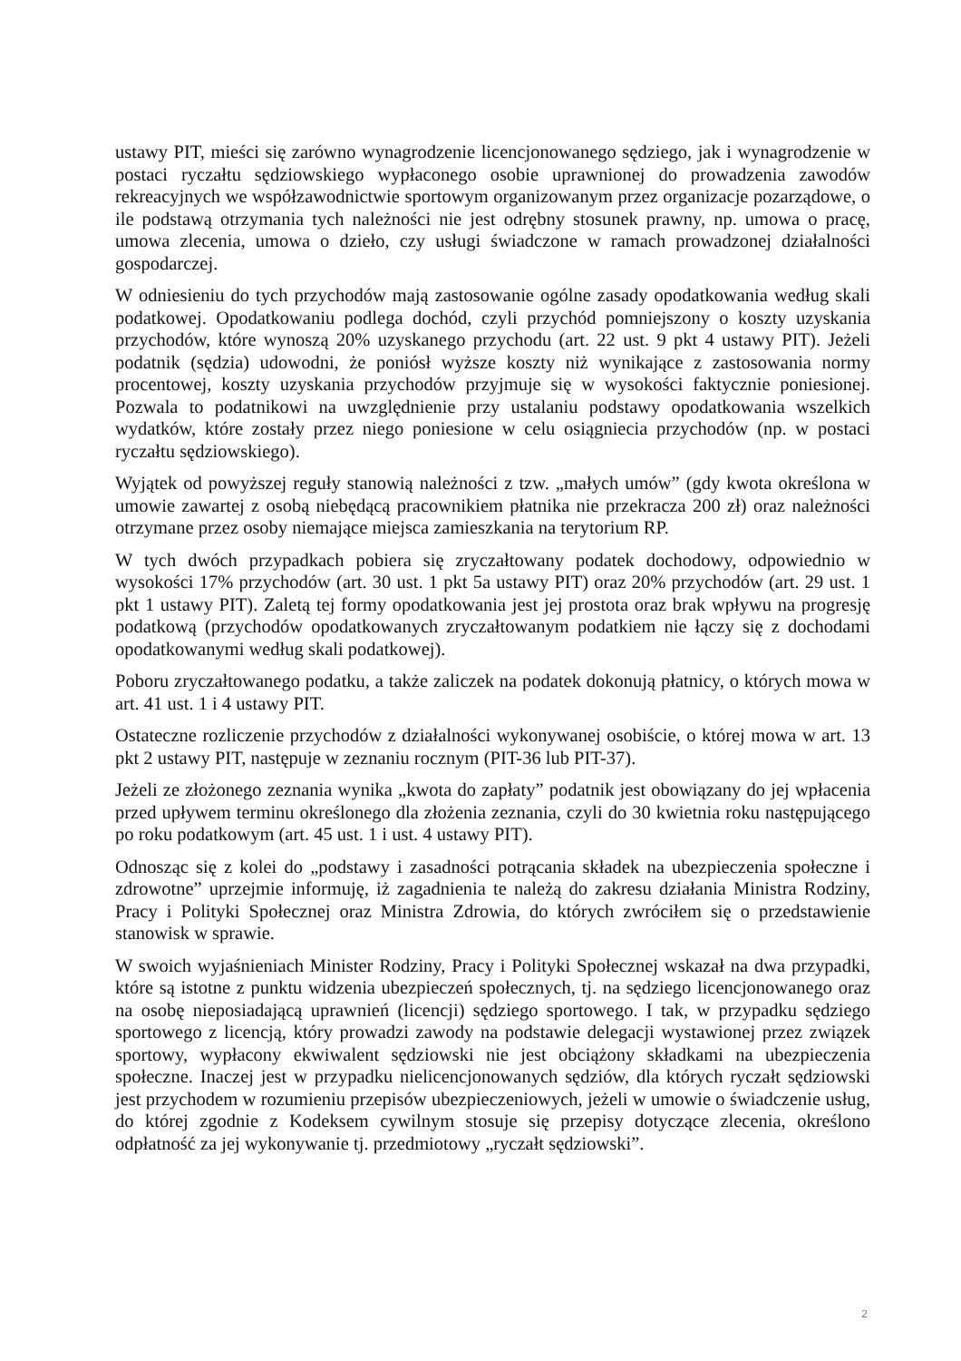ustawy PIT, mieści się zarówno wynagrodzenie licencjonowanego sędziego, jak i wynagrodzenie w postaci ryczałtu sędziowskiego wypłaconego osobie uprawnionej do prowadzenia zawodów rekreacyjnych we współzawodnictwie sportowym organizowanym przez organizacje pozarządowe, o ile podstawą otrzymania tych należności nie jest odrębny stosunek prawny, np. umowa o pracę, umowa zlecenia, umowa o dzieło, czy usługi świadczone w ramach prowadzonej działalności gospodarczej.
W odniesieniu do tych przychodów mają zastosowanie ogólne zasady opodatkowania według skali podatkowej. Opodatkowaniu podlega dochód, czyli przychód pomniejszony o koszty uzyskania przychodów, które wynoszą 20% uzyskanego przychodu (art. 22 ust. 9 pkt 4 ustawy PIT). Jeżeli podatnik (sędzia) udowodni, że poniósł wyższe koszty niż wynikające z zastosowania normy procentowej, koszty uzyskania przychodów przyjmuje się w wysokości faktycznie poniesionej. Pozwala to podatnikowi na uwzględnienie przy ustalaniu podstawy opodatkowania wszelkich wydatków, które zostały przez niego poniesione w celu osiągniecia przychodów (np. w postaci ryczałtu sędziowskiego).
Wyjątek od powyższej reguły stanowią należności z tzw. „małych umów” (gdy kwota określona w umowie zawartej z osobą niebędącą pracownikiem płatnika nie przekracza 200 zł) oraz należności otrzymane przez osoby niemające miejsca zamieszkania na terytorium RP.
W tych dwóch przypadkach pobiera się zryczałtowany podatek dochodowy, odpowiednio w wysokości 17% przychodów (art. 30 ust. 1 pkt 5a ustawy PIT) oraz 20% przychodów (art. 29 ust. 1 pkt 1 ustawy PIT). Zaletą tej formy opodatkowania jest jej prostota oraz brak wpływu na progresję podatkową (przychodów opodatkowanych zryczałtowanym podatkiem nie łączy się z dochodami opodatkowanymi według skali podatkowej).
Poboru zryczałtowanego podatku, a także zaliczek na podatek dokonują płatnicy, o których mowa w art. 41 ust. 1 i 4 ustawy PIT.
Ostateczne rozliczenie przychodów z działalności wykonywanej osobiście, o której mowa w art. 13 pkt 2 ustawy PIT, następuje w zeznaniu rocznym (PIT-36 lub PIT-37).
Jeżeli ze złożonego zeznania wynika „kwota do zapłaty” podatnik jest obowiązany do jej wpłacenia przed upływem terminu określonego dla złożenia zeznania, czyli do 30 kwietnia roku następującego po roku podatkowym (art. 45 ust. 1 i ust. 4 ustawy PIT).
Odnosząc się z kolei do „podstawy i zasadności potrącania składek na ubezpieczenia społeczne i zdrowotne” uprzejmie informuję, iż zagadnienia te należą do zakresu działania Ministra Rodziny, Pracy i Polityki Społecznej oraz Ministra Zdrowia, do których zwróciłem się o przedstawienie stanowisk w sprawie.
W swoich wyjaśnieniach Minister Rodziny, Pracy i Polityki Społecznej wskazał na dwa przypadki, które są istotne z punktu widzenia ubezpieczeń społecznych, tj. na sędziego licencjonowanego oraz na osobę nieposiadającą uprawnień (licencji) sędziego sportowego. I tak, w przypadku sędziego sportowego z licencją, który prowadzi zawody na podstawie delegacji wystawionej przez związek sportowy, wypłacony ekwiwalent sędziowski nie jest obciążony składkami na ubezpieczenia społeczne. Inaczej jest w przypadku nielicencjonowanych sędziów, dla których ryczałt sędziowski jest przychodem w rozumieniu przepisów ubezpieczeniowych, jeżeli w umowie o świadczenie usług, do której zgodnie z Kodeksem cywilnym stosuje się przepisy dotyczące zlecenia, określono odpłatność za jej wykonywanie tj. przedmiotowy „ryczałt sędziowski”.
2